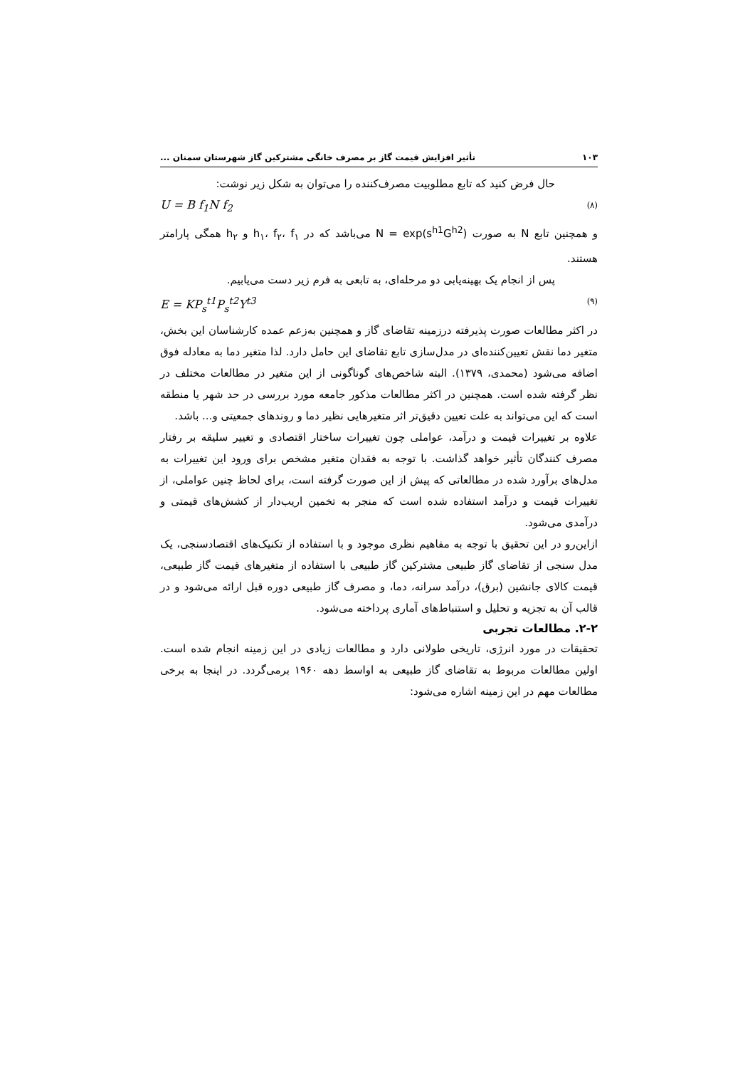۱۰۳ تأثیر افزایش قیمت گاز بر مصرف خانگی مشترکین گاز شهرستان سمنان ...
حال فرض کنید که تابع مطلوبیت مصرف‌کننده را می‌توان به شکل زیر نوشت:
U = B f<sub>1</sub>N f<sub>2</sub> (۸)
و همچنین تابع N به صورت N = exp(s<sup>h1</sup>G<sup>h2</sup>) می‌باشد که در h<sub>۱</sub>، f<sub>۲</sub>، f<sub>۱</sub> و h<sub>۲</sub> همگی پارامتر هستند.
پس از انجام یک بهینه‌یابی دو مرحله‌ای، به تابعی به فرم زیر دست می‌یابیم.
E = KP<sub>s</sub><sup>t1</sup>P<sub>s</sub><sup>t2</sup>Y<sup>t3</sup> (۹)
در اکثر مطالعات صورت پذیرفته درزمینه تقاضای گاز و همچنین به‌زعم عمده کارشناسان این بخش، متغیر دما نقش تعیین‌کننده‌ای در مدل‌سازی تابع تقاضای این حامل دارد. لذا متغیر دما به معادله فوق اضافه می‌شود (محمدی، ۱۳۷۹). البته شاخص‌های گوناگونی از این متغیر در مطالعات مختلف در نظر گرفته شده است. همچنین در اکثر مطالعات مذکور جامعه مورد بررسی در حد شهر یا منطقه است که این می‌تواند به علت تعیین دقیق‌تر اثر متغیرهایی نظیر دما و روندهای جمعیتی و... باشد.
علاوه بر تغییرات قیمت و درآمد، عواملی چون تغییرات ساختار اقتصادی و تغییر سلیقه بر رفتار مصرف کنندگان تأثیر خواهد گذاشت. با توجه به فقدان متغیر مشخص برای ورود این تغییرات به مدل‌های برآورد شده در مطالعاتی که پیش از این صورت گرفته است، برای لحاظ چنین عواملی، از تغییرات قیمت و درآمد استفاده شده است که منجر به تخمین اریب‌دار از کشش‌های قیمتی و درآمدی می‌شود.
ازاین‌رو در این تحقیق با توجه به مفاهیم نظری موجود و با استفاده از تکنیک‌های اقتصادسنجی، یک مدل سنجی از تقاضای گاز طبیعی مشترکین گاز طبیعی با استفاده از متغیرهای قیمت گاز طبیعی، قیمت کالای جانشین (برق)، درآمد سرانه، دما، و مصرف گاز طبیعی دوره قبل ارائه می‌شود و در قالب آن به تجزیه و تحلیل و استنباط‌های آماری پرداخته می‌شود.
۲-۲. مطالعات تجربی
تحقیقات در مورد انرژی، تاریخی طولانی دارد و مطالعات زیادی در این زمینه انجام شده است. اولین مطالعات مربوط به تقاضای گاز طبیعی به اواسط دهه ۱۹۶۰ برمی‌گردد. در اینجا به برخی مطالعات مهم در این زمینه اشاره می‌شود: